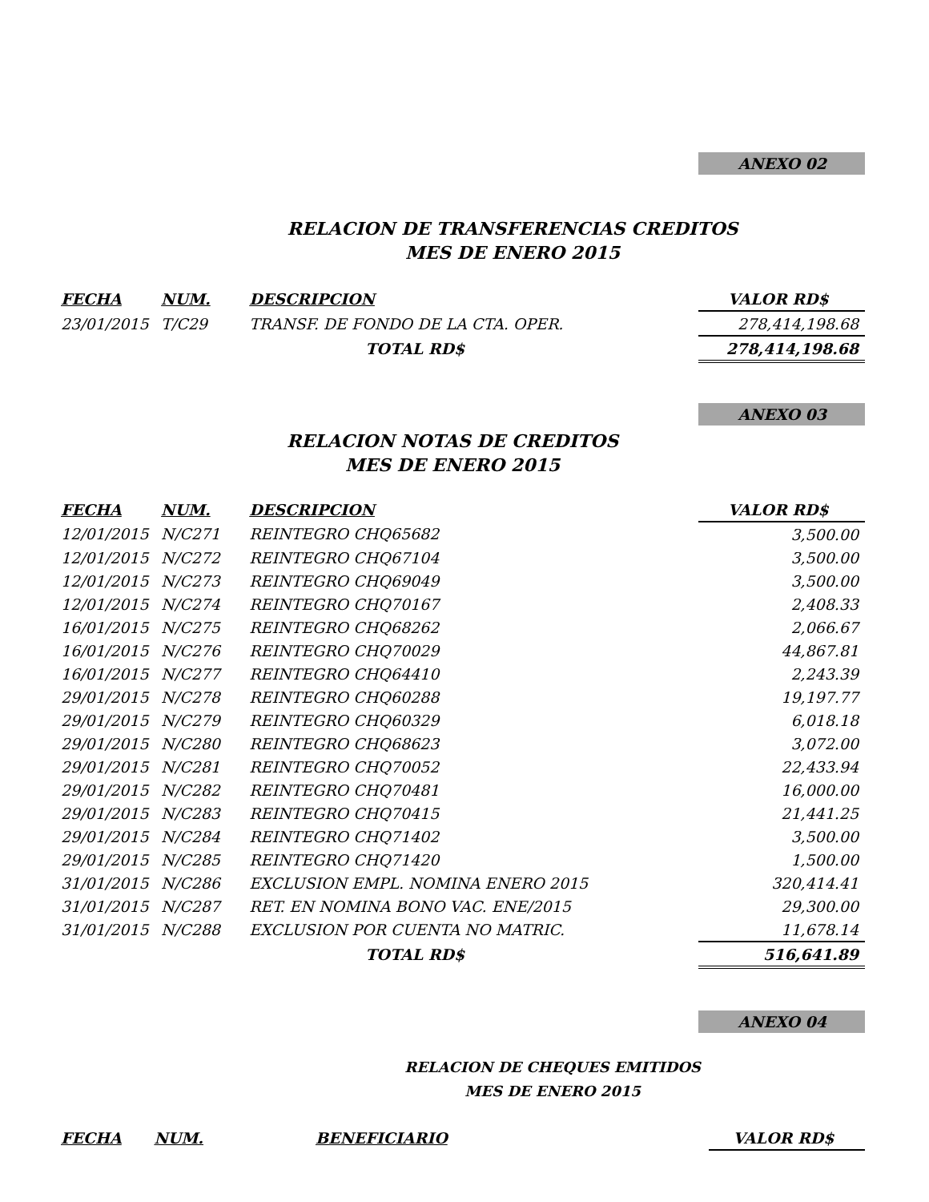ANEXO 02
RELACION DE TRANSFERENCIAS CREDITOS
MES DE ENERO 2015
| FECHA | NUM. | DESCRIPCION | VALOR RD$ |
| --- | --- | --- | --- |
| 23/01/2015 | T/C29 | TRANSF. DE FONDO DE LA CTA. OPER. | 278,414,198.68 |
| | | TOTAL RD$ | 278,414,198.68 |
ANEXO 03
RELACION NOTAS DE CREDITOS
MES DE ENERO 2015
| FECHA | NUM. | DESCRIPCION | VALOR RD$ |
| --- | --- | --- | --- |
| 12/01/2015 | N/C271 | REINTEGRO CHQ65682 | 3,500.00 |
| 12/01/2015 | N/C272 | REINTEGRO CHQ67104 | 3,500.00 |
| 12/01/2015 | N/C273 | REINTEGRO CHQ69049 | 3,500.00 |
| 12/01/2015 | N/C274 | REINTEGRO CHQ70167 | 2,408.33 |
| 16/01/2015 | N/C275 | REINTEGRO CHQ68262 | 2,066.67 |
| 16/01/2015 | N/C276 | REINTEGRO CHQ70029 | 44,867.81 |
| 16/01/2015 | N/C277 | REINTEGRO CHQ64410 | 2,243.39 |
| 29/01/2015 | N/C278 | REINTEGRO CHQ60288 | 19,197.77 |
| 29/01/2015 | N/C279 | REINTEGRO CHQ60329 | 6,018.18 |
| 29/01/2015 | N/C280 | REINTEGRO CHQ68623 | 3,072.00 |
| 29/01/2015 | N/C281 | REINTEGRO CHQ70052 | 22,433.94 |
| 29/01/2015 | N/C282 | REINTEGRO CHQ70481 | 16,000.00 |
| 29/01/2015 | N/C283 | REINTEGRO CHQ70415 | 21,441.25 |
| 29/01/2015 | N/C284 | REINTEGRO CHQ71402 | 3,500.00 |
| 29/01/2015 | N/C285 | REINTEGRO CHQ71420 | 1,500.00 |
| 31/01/2015 | N/C286 | EXCLUSION EMPL. NOMINA ENERO 2015 | 320,414.41 |
| 31/01/2015 | N/C287 | RET. EN NOMINA BONO VAC. ENE/2015 | 29,300.00 |
| 31/01/2015 | N/C288 | EXCLUSION POR CUENTA NO MATRIC. | 11,678.14 |
| | | TOTAL RD$ | 516,641.89 |
ANEXO 04
RELACION DE CHEQUES EMITIDOS
MES DE ENERO 2015
| FECHA | NUM. | BENEFICIARIO | VALOR RD$ |
| --- | --- | --- | --- |